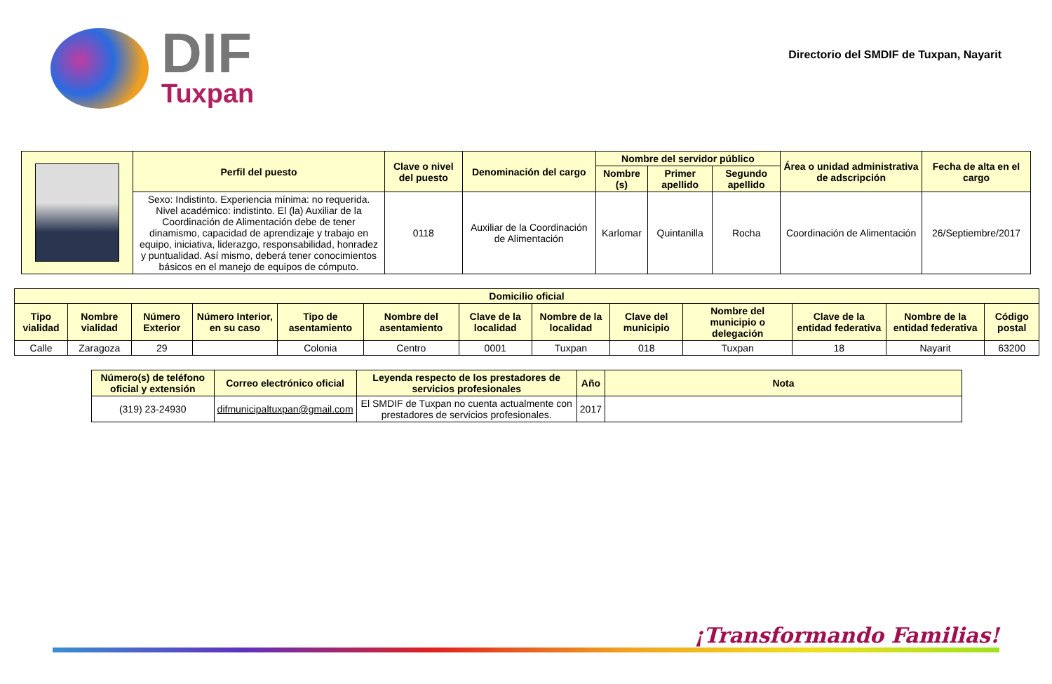DIF
Tuxpan
Directorio del SMDIF de Tuxpan, Nayarit
| | Perfil del puesto | Clave o nivel del puesto | Denominación del cargo | Nombre del servidor público | | | Área o unidad administrativa de adscripción | Fecha de alta en el cargo |
| --- | --- | --- | --- | --- | --- | --- | --- | --- |
| | | | | Nombre (s) | Primer apellido | Segundo apellido | | |
| | Sexo: Indistinto. Experiencia mínima: no requerida. Nivel académico: indistinto. El (la) Auxiliar de la Coordinación de Alimentación debe de tener dinamismo, capacidad de aprendizaje y trabajo en equipo, iniciativa, liderazgo, responsabilidad, honradez y puntualidad. Así mismo, deberá tener conocimientos básicos en el manejo de equipos de cómputo. | 0118 | Auxiliar de la Coordinación de Alimentación | Karlomar | Quintanilla | Rocha | Coordinación de Alimentación | 26/Septiembre/2017 |
| Domicilio oficial | | | | | | | | | | | | |
| --- | --- | --- | --- | --- | --- | --- | --- | --- | --- | --- | --- | --- |
| Tipo vialidad | Nombre vialidad | Número Exterior | Número Interior, en su caso | Tipo de asentamiento | Nombre del asentamiento | Clave de la localidad | Nombre de la localidad | Clave del municipio | Nombre del municipio o delegación | Clave de la entidad federativa | Nombre de la entidad federativa | Código postal |
| Calle | Zaragoza | 29 | | Colonia | Centro | 0001 | Tuxpan | 018 | Tuxpan | 18 | Nayarit | 63200 |
| Número(s) de teléfono oficial y extensión | Correo electrónico oficial | Leyenda respecto de los prestadores de servicios profesionales | Año | Nota |
| --- | --- | --- | --- | --- |
| (319) 23-24930 | difmunicipaltuxpan@gmail.com | El SMDIF de Tuxpan no cuenta actualmente con prestadores de servicios profesionales. | 2017 | |
¡Transformando Familias!